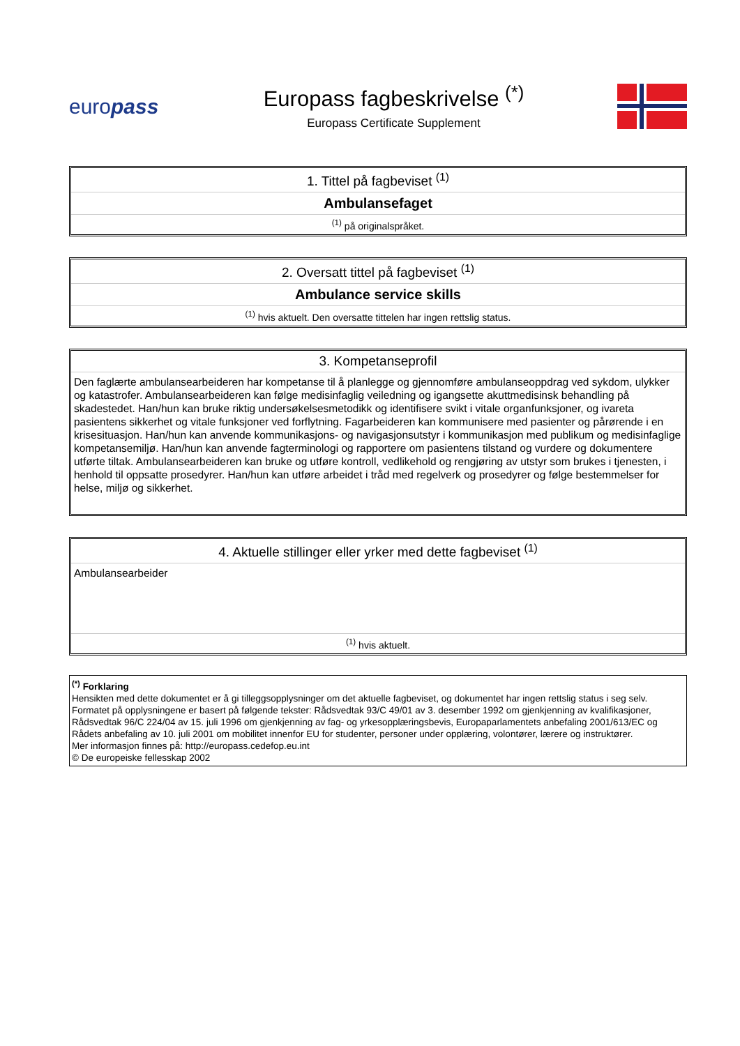europass
Europass fagbeskrivelse <sup>(*)</sup>
Europass Certificate Supplement
| 1. Tittel på fagbeviset <sup>(1)</sup> |
| Ambulansefaget |
| <sup>(1)</sup> på originalspråket. |
| 2. Oversatt tittel på fagbeviset <sup>(1)</sup> |
| Ambulance service skills |
| <sup>(1)</sup> hvis aktuelt. Den oversatte tittelen har ingen rettslig status. |
| 3. Kompetanseprofil |
| Den faglærte ambulansearbeideren har kompetanse til å planlegge og gjennomføre ambulanseoppdrag ved sykdom, ulykker og katastrofer. Ambulansearbeideren kan følge medisinfaglig veiledning og igangsette akuttmedisinsk behandling på skadestedet. Han/hun kan bruke riktig undersøkelsesmetodikk og identifisere svikt i vitale organfunksjoner, og ivareta pasientens sikkerhet og vitale funksjoner ved forflytning. Fagarbeideren kan kommunisere med pasienter og pårørende i en krisesituasjon. Han/hun kan anvende kommunikasjons- og navigasjonsutstyr i kommunikasjon med publikum og medisinfaglige kompetansemiljø. Han/hun kan anvende fagterminologi og rapportere om pasientens tilstand og vurdere og dokumentere utførte tiltak. Ambulansearbeideren kan bruke og utføre kontroll, vedlikehold og rengjøring av utstyr som brukes i tjenesten, i henhold til oppsatte prosedyrer. Han/hun kan utføre arbeidet i tråd med regelverk og prosedyrer og følge bestemmelser for helse, miljø og sikkerhet. |
| 4. Aktuelle stillinger eller yrker med dette fagbeviset <sup>(1)</sup> |
| Ambulansearbeider |
| <sup>(1)</sup> hvis aktuelt. |
<sup>(*)</sup> Forklaring
Hensikten med dette dokumentet er å gi tilleggsopplysninger om det aktuelle fagbeviset, og dokumentet har ingen rettslig status i seg selv. Formatet på opplysningene er basert på følgende tekster: Rådsvedtak 93/C 49/01 av 3. desember 1992 om gjenkjenning av kvalifikasjoner, Rådsvedtak 96/C 224/04 av 15. juli 1996 om gjenkjenning av fag- og yrkesopplæringsbevis, Europaparlamentets anbefaling 2001/613/EC og Rådets anbefaling av 10. juli 2001 om mobilitet innenfor EU for studenter, personer under opplæring, volontører, lærere og instruktører.
Mer informasjon finnes på: http://europass.cedefop.eu.int
© De europeiske fellesskap 2002